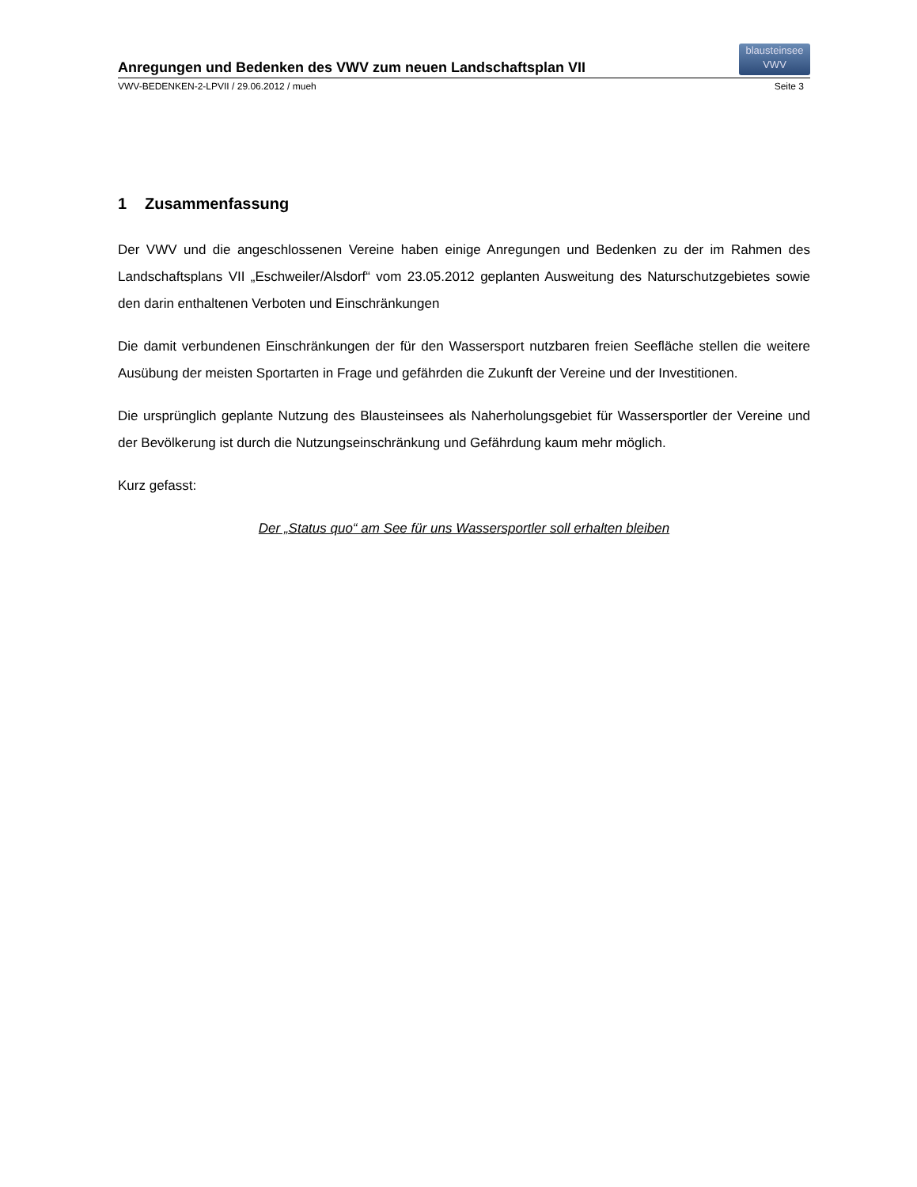Anregungen und Bedenken des VWV zum neuen Landschaftsplan VII
blausteinsee
VWV
VWV-BEDENKEN-2-LPVII / 29.06.2012 / mueh Seite 3
1 Zusammenfassung
Der VWV und die angeschlossenen Vereine haben einige Anregungen und Bedenken zu der im Rahmen des Landschaftsplans VII „Eschweiler/Alsdorf“ vom 23.05.2012 geplanten Ausweitung des Naturschutzgebietes sowie den darin enthaltenen Verboten und Einschränkungen
Die damit verbundenen Einschränkungen der für den Wassersport nutzbaren freien Seefläche stellen die weitere Ausübung der meisten Sportarten in Frage und gefährden die Zukunft der Vereine und der Investitionen.
Die ursprünglich geplante Nutzung des Blausteinsees als Naherholungsgebiet für Wassersportler der Vereine und der Bevölkerung ist durch die Nutzungseinschränkung und Gefährdung kaum mehr möglich.
Kurz gefasst:
Der „Status quo“ am See für uns Wassersportler soll erhalten bleiben